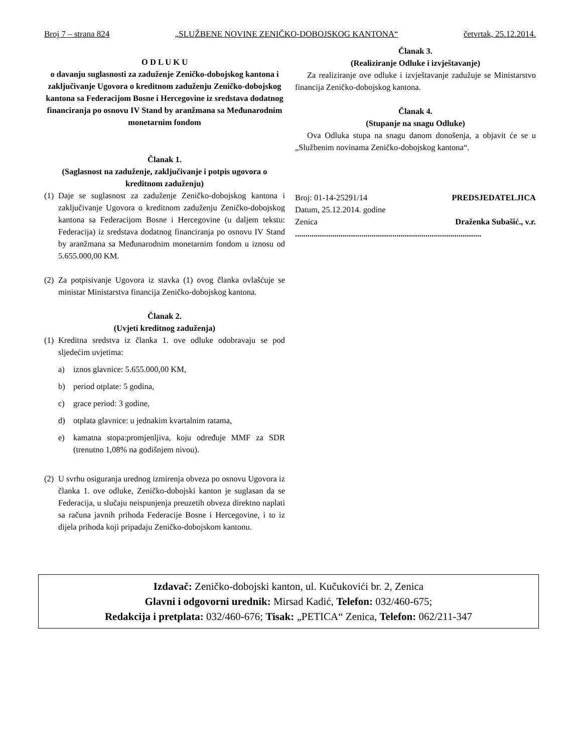Broj 7 – strana 824 „SLUŽBENE NOVINE ZENIČKO-DOBOJSKOG KANTONA“četvrtak, 25.12.2014.
O D L U K U
o davanju suglasnosti za zaduženje Zeničko-dobojskog kantona i zaključivanje Ugovora o kreditnom zaduženju Zeničko-dobojskog kantona sa Federacijom Bosne i Hercegovine iz sredstava dodatnog financiranja po osnovu IV Stand by aranžmana sa Međunarodnim monetarnim fondom
Članak 1.
(Saglasnost na zaduženje, zaključivanje i potpis ugovora o kreditnom zaduženju)
(1)
Daje se suglasnost za zaduženje Zeničko-dobojskog kantona i zaključivanje Ugovora o kreditnom zaduženju Zeničko-dobojskog kantona sa Federacijom Bosne i Hercegovine (u daljem tekstu: Federacija) iz sredstava dodatnog financiranja po osnovu IV Stand by aranžmana sa Međunarodnim monetarnim fondom u iznosu od 5.655.000,00 KM.
(2)
Za potpisivanje Ugovora iz stavka (1) ovog članka ovlašćuje se ministar Ministarstva financija Zeničko-dobojskog kantona.
Članak 2.
(Uvjeti kreditnog zaduženja)
(1)
Kreditna sredstva iz članka 1. ove odluke odobravaju se pod sljedećim uvjetima:
a) iznos glavnice: 5.655.000,00 KM,
b) period otplate: 5 godina,
c) grace period: 3 godine,
d) otplata glavnice: u jednakim kvartalnim ratama,
e) kamatna stopa:promjenljiva, koju određuje MMF za SDR (trenutno 1,08% na godišnjem nivou).
(2)
U svrhu osiguranja urednog izmirenja obveza po osnovu Ugovora iz članka 1. ove odluke, Zeničko-dobojski kanton je suglasan da se Federacija, u slučaju neispunjenja preuzetih obveza direktno naplati sa računa javnih prihoda Federacije Bosne i Hercegovine, i to iz dijela prihoda koji pripadaju Zeničko-dobojskom kantonu.
Članak 3.
(Realiziranje Odluke i izvještavanje)
Za realiziranje ove odluke i izvještavanje zadužuje se Ministarstvo financija Zeničko-dobojskog kantona.
Članak 4.
(Stupanje na snagu Odluke)
Ova Odluka stupa na snagu danom donošenja, a objavit će se u „Službenim novinama Zeničko-dobojskog kantona“.
Broj: 01-14-25291/14 PREDSJEDATELJICA
Datum, 25.12.2014. godine
Zenica Draženka Subašić., v.r.
..........................................................................................
Izdavač: Zeničko-dobojski kanton, ul. Kučukovići br. 2, Zenica
Glavni i odgovorni urednik: Mirsad Kadić, Telefon: 032/460-675;
Redakcija i pretplata: 032/460-676; Tisak: „PETICA“ Zenica, Telefon: 062/211-347